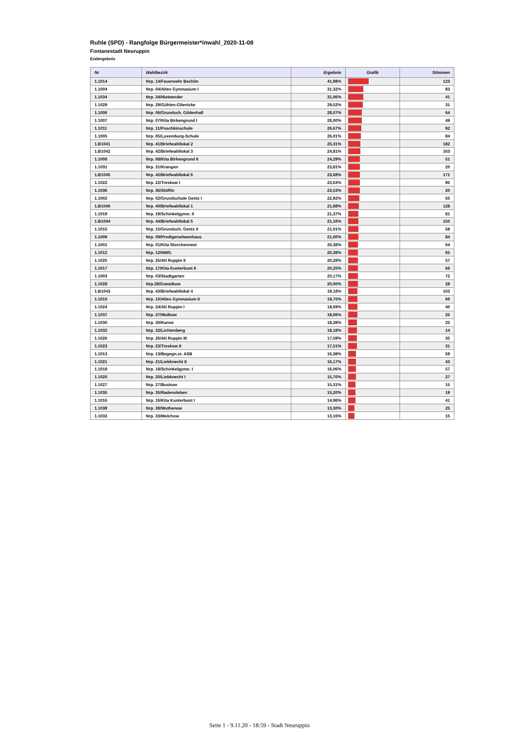Ruhle (SPD) - Rangfolge Bürgermeister*inwahl_2020-11-08
Fontanestadt Neuruppin
Endergebnis
| Nr | Wahlbezirk | Ergebnis | Grafik | Stimmen |
| --- | --- | --- | --- | --- |
| 1.1014 | Nrp. 14/Feuerwehr Bechlin | 41,98% | | 123 |
| 1.1004 | Nrp. 04/Altes Gymnasium I | 31,32% | | 83 |
| 1.1034 | Nrp. 34/Nietwerder | 31,06% | | 41 |
| 1.1029 | Nrp. 29/Gühlen-Glienicke | 29,52% | | 31 |
| 1.1006 | Nrp. 06/Grundsch. Gildenhall | 28,07% | | 64 |
| 1.1007 | Nrp. 07/Kita Birkengrund I | 28,00% | | 49 |
| 1.1011 | Nrp. 11/Puschkinschule | 26,67% | | 92 |
| 1.1005 | Nrp. 05/Luxemburg-Schule | 26,01% | | 84 |
| 1.B1041 | Nrp. 41/Briefwahllokal 2 | 25,31% | | 182 |
| 1.B1042 | Nrp. 42/Briefwahllokal 3 | 24,81% | | 163 |
| 1.1008 | Nrp. 08/Kita Birkengrund II | 24,29% | | 51 |
| 1.1031 | Nrp. 31/Krangen | 23,81% | | 20 |
| 1.B1045 | Nrp. 45/Briefwahllokal 6 | 23,68% | | 171 |
| 1.1022 | Nrp. 22/Treskow I | 23,63% | | 95 |
| 1.1036 | Nrp. 36/Stöffin | 23,53% | | 20 |
| 1.1002 | Nrp. 02/Grundschule Gentz I | 22,92% | | 55 |
| 1.B1040 | Nrp. 40/Briefwahllokal 1 | 21,88% | | 128 |
| 1.1019 | Nrp. 19/Schinkelgymn. II | 21,37% | | 81 |
| 1.B1044 | Nrp. 44/Briefwahllokal 5 | 21,16% | | 150 |
| 1.1015 | Nrp. 15/Grundsch. Gentz II | 21,01% | | 58 |
| 1.1009 | Nrp. 09/Predigerwitwenhaus | 21,00% | | 84 |
| 1.1001 | Nrp. 01/Kita Storchennest | 20,38% | | 64 |
| 1.1012 | Nrp. 12/NWG | 20,38% | | 65 |
| 1.1025 | Nrp. 25/Alt Ruppin II | 20,28% | | 57 |
| 1.1017 | Nrp. 17/Kita Kunterbunt II | 20,25% | | 66 |
| 1.1003 | Nrp. 03/Stadtgarten | 20,17% | | 72 |
| 1.1028 | Nrp.28/Gnewikow | 20,00% | | 28 |
| 1.B1043 | Nrp. 43/Briefwahllokal 4 | 19,18% | | 103 |
| 1.1010 | Nrp. 10/Altes Gymnasium II | 18,75% | | 66 |
| 1.1024 | Nrp. 24/Alt Ruppin I | 18,69% | | 40 |
| 1.1037 | Nrp. 37/Wulkow | 18,66% | | 25 |
| 1.1030 | Nrp. 30/Karwe | 18,38% | | 25 |
| 1.1032 | Nrp. 32/Lichtenberg | 18,18% | | 14 |
| 1.1026 | Nrp. 26/Alt Ruppin III | 17,59% | | 35 |
| 1.1023 | Nrp. 23/Treskow II | 17,51% | | 31 |
| 1.1013 | Nrp. 13/Begegn.st. ASB | 16,38% | | 58 |
| 1.1021 | Nrp. 21/Liebknecht II | 16,17% | | 43 |
| 1.1018 | Nrp. 18/Schinkelgymn. I | 16,06% | | 57 |
| 1.1020 | Nrp. 20/Liebknecht I | 15,70% | | 27 |
| 1.1027 | Nrp. 27/Buskow | 15,31% | | 15 |
| 1.1035 | Nrp. 35/Radensleben | 15,20% | | 19 |
| 1.1016 | Nrp. 16/Kita Kunterbunt I | 14,96% | | 41 |
| 1.1038 | Nrp. 38/Wuthenow | 13,30% | | 25 |
| 1.1033 | Nrp. 33/Molchow | 13,16% | | 15 |
Seite 1 - 9.11.20 - 18:59 - Stadt Neuruppin